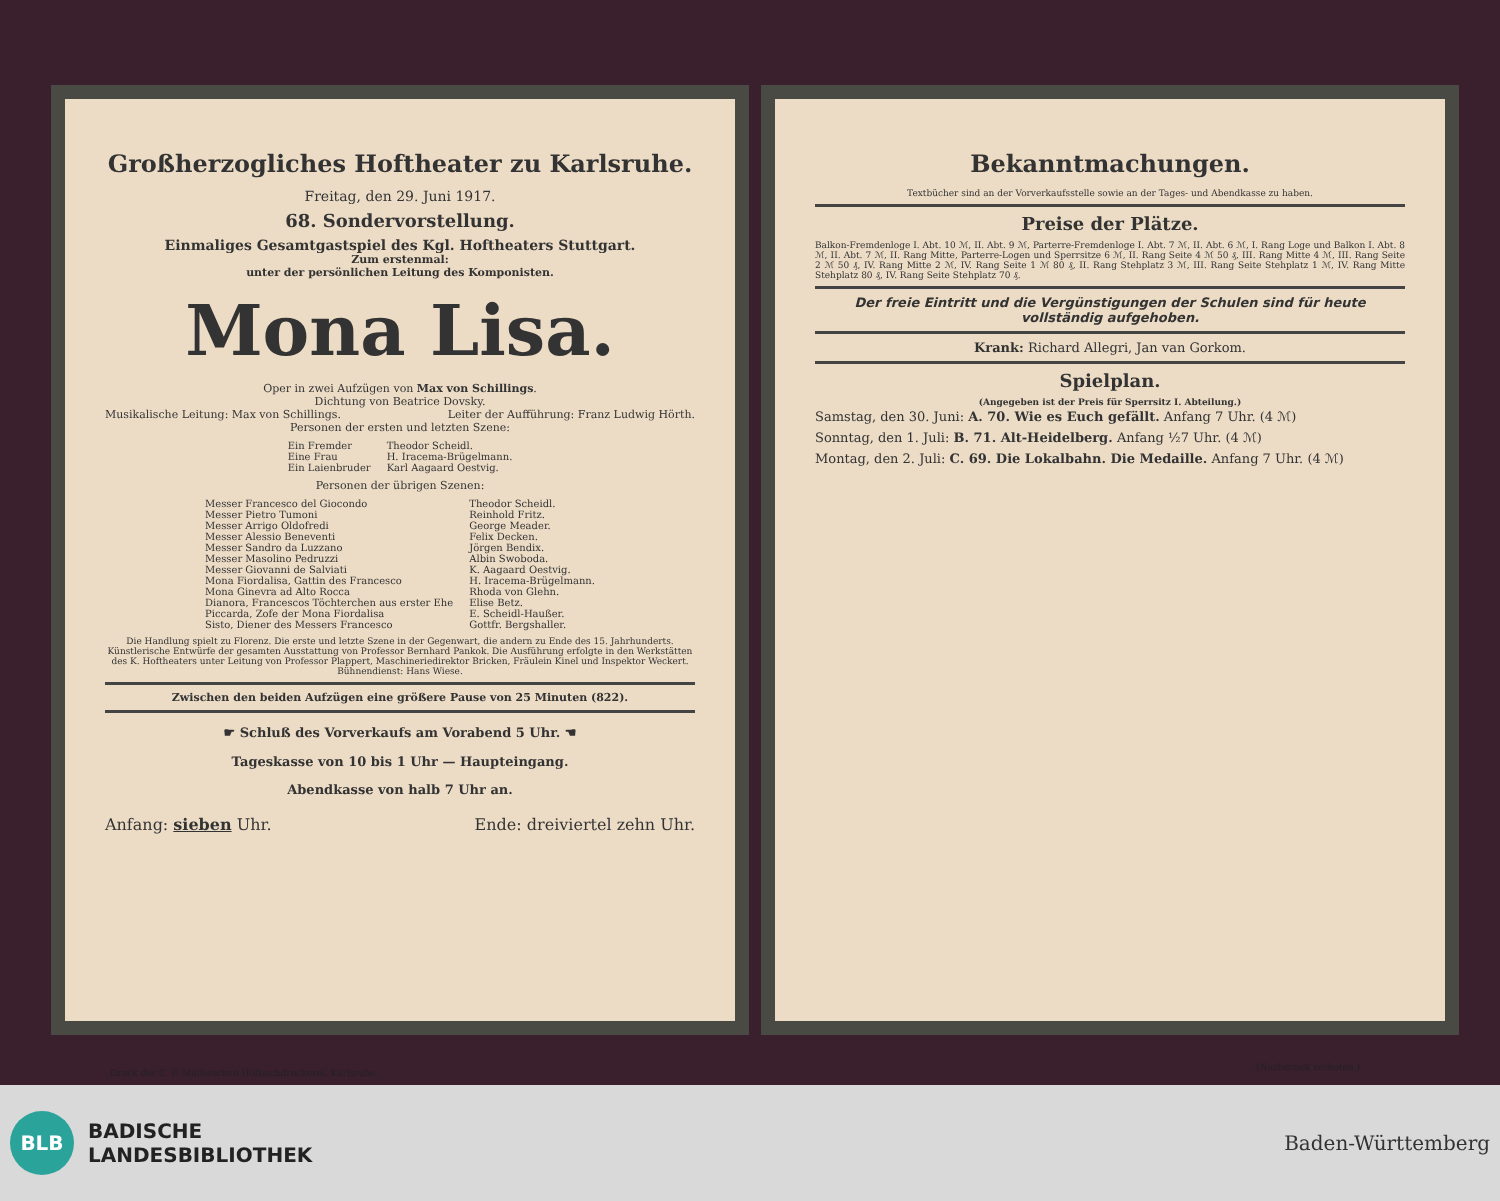Großherzogliches Hoftheater zu Karlsruhe.
Freitag, den 29. Juni 1917.
68. Sondervorstellung.
Einmaliges Gesamtgastspiel des Kgl. Hoftheaters Stuttgart.
Zum erstenmal:
unter der persönlichen Leitung des Komponisten.
Mona Lisa.
Oper in zwei Aufzügen von Max von Schillings.
Dichtung von Beatrice Dovsky.
Musikalische Leitung: Max von Schillings. Leiter der Aufführung: Franz Ludwig Hörth.
Personen der ersten und letzten Szene:
| Ein Fremder | Theodor Scheidl. |
| Eine Frau | H. Iracema-Brügelmann. |
| Ein Laienbruder | Karl Aagaard Oestvig. |
Personen der übrigen Szenen:
| Messer Francesco del Giocondo | Theodor Scheidl. |
| Messer Pietro Tumoni | Reinhold Fritz. |
| Messer Arrigo Oldofredi | George Meader. |
| Messer Alessio Beneventi | Felix Decken. |
| Messer Sandro da Luzzano | Jörgen Bendix. |
| Messer Masolino Pedruzzi | Albin Swoboda. |
| Messer Giovanni de Salviati | K. Aagaard Oestvig. |
| Mona Fiordalisa, Gattin des Francesco | H. Iracema-Brügelmann. |
| Mona Ginevra ad Alto Rocca | Rhoda von Glehn. |
| Dianora, Francescos Töchterchen aus erster Ehe | Elise Betz. |
| Piccarda, Zofe der Mona Fiordalisa | E. Scheidl-Haußer. |
| Sisto, Diener des Messers Francesco | Gottfr. Bergshaller. |
Die Handlung spielt zu Florenz. Die erste und letzte Szene in der Gegenwart, die andern zu Ende des 15. Jahrhunderts.
Künstlerische Entwürfe der gesamten Ausstattung von Professor Bernhard Pankok. Die Ausführung erfolgte in den Werkstätten des K. Hoftheaters unter Leitung von Professor Plappert, Maschineriedirektor Bricken, Fräulein Kinel und Inspektor Weckert.
Bühnendienst: Hans Wiese.
Zwischen den beiden Aufzügen eine größere Pause von 25 Minuten (822).
☛ Schluß des Vorverkaufs am Vorabend 5 Uhr. ☚
Tageskasse von 10 bis 1 Uhr — Haupteingang.
Abendkasse von halb 7 Uhr an.
Anfang: sieben Uhr. Ende: dreiviertel zehn Uhr.
Bekanntmachungen.
Textbücher sind an der Vorverkaufsstelle sowie an der Tages- und Abendkasse zu haben.
Preise der Plätze.
Balkon-Fremdenloge I. Abt. 10 ℳ, II. Abt. 9 ℳ, Parterre-Fremdenloge I. Abt. 7 ℳ, II. Abt. 6 ℳ, I. Rang Loge und Balkon I. Abt. 8 ℳ, II. Abt. 7 ℳ, II. Rang Mitte, Parterre-Logen und Sperrsitze 6 ℳ, II. Rang Seite 4 ℳ 50 ₰, III. Rang Mitte 4 ℳ, III. Rang Seite 2 ℳ 50 ₰, IV. Rang Mitte 2 ℳ, IV. Rang Seite 1 ℳ 80 ₰, II. Rang Stehplatz 3 ℳ, III. Rang Seite Stehplatz 1 ℳ, IV. Rang Mitte Stehplatz 80 ₰, IV. Rang Seite Stehplatz 70 ₰.
Der freie Eintritt und die Vergünstigungen der Schulen sind für heute vollständig aufgehoben.
Krank: Richard Allegri, Jan van Gorkom.
Spielplan.
(Angegeben ist der Preis für Sperrsitz I. Abteilung.)
Samstag, den 30. Juni: A. 70. Wie es Euch gefällt. Anfang 7 Uhr. (4 ℳ)
Sonntag, den 1. Juli: B. 71. Alt-Heidelberg. Anfang ½7 Uhr. (4 ℳ)
Montag, den 2. Juli: C. 69. Die Lokalbahn. Die Medaille. Anfang 7 Uhr. (4 ℳ)
Druck der C. F. Müllerschen Hofbuchdruckerei. Karlsruhe.
(Nachdruck verboten.)
BLB
BADISCHE
LANDESBIBLIOTHEK
Baden-Württemberg